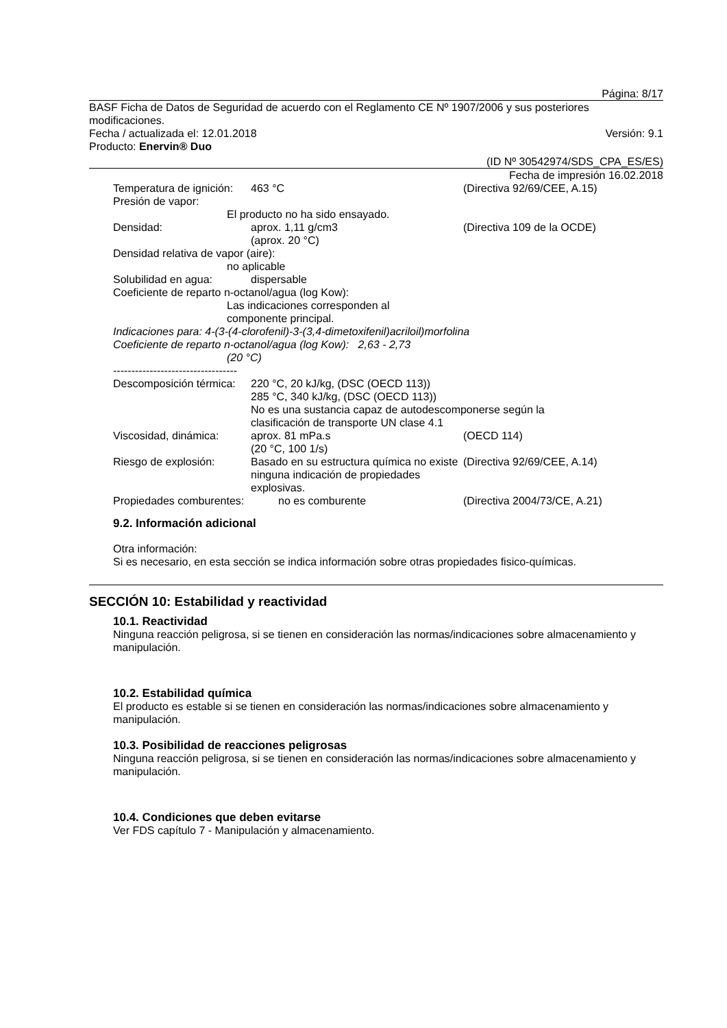Página: 8/17
BASF Ficha de Datos de Seguridad de acuerdo con el Reglamento CE Nº 1907/2006 y sus posteriores modificaciones.
Fecha / actualizada el: 12.01.2018 Versión: 9.1
Producto: Enervin® Duo
(ID Nº 30542974/SDS_CPA_ES/ES)
Fecha de impresión 16.02.2018
Temperatura de ignición: 463 °C (Directiva 92/69/CEE, A.15)
Presión de vapor:
El producto no ha sido ensayado.
Densidad: aprox. 1,11 g/cm3
(aprox. 20 °C) (Directiva 109 de la OCDE)
Densidad relativa de vapor (aire):
no aplicable
Solubilidad en agua: dispersable
Coeficiente de reparto n-octanol/agua (log Kow):
Las indicaciones corresponden al
componente principal.
Indicaciones para: 4-(3-(4-clorofenil)-3-(3,4-dimetoxifenil)acriloil)morfolina
Coeficiente de reparto n-octanol/agua (log Kow): 2,63 - 2,73
(20 °C)
----------------------------------
Descomposición térmica: 220 °C, 20 kJ/kg, (DSC (OECD 113))
285 °C, 340 kJ/kg, (DSC (OECD 113))
No es una sustancia capaz de autodescomponerse según la
clasificación de transporte UN clase 4.1
Viscosidad, dinámica: aprox. 81 mPa.s
(20 °C, 100 1/s) (OECD 114)
Riesgo de explosión: Basado en su estructura química no existe ninguna indicación de propiedades explosivas. (Directiva 92/69/CEE, A.14)
Propiedades comburentes: no es comburente (Directiva 2004/73/CE, A.21)
9.2. Información adicional
Otra información:
Si es necesario, en esta sección se indica información sobre otras propiedades fisico-químicas.
SECCIÓN 10: Estabilidad y reactividad
10.1. Reactividad
Ninguna reacción peligrosa, si se tienen en consideración las normas/indicaciones sobre almacenamiento y manipulación.
10.2. Estabilidad química
El producto es estable si se tienen en consideración las normas/indicaciones sobre almacenamiento y manipulación.
10.3. Posibilidad de reacciones peligrosas
Ninguna reacción peligrosa, si se tienen en consideración las normas/indicaciones sobre almacenamiento y manipulación.
10.4. Condiciones que deben evitarse
Ver FDS capítulo 7 - Manipulación y almacenamiento.